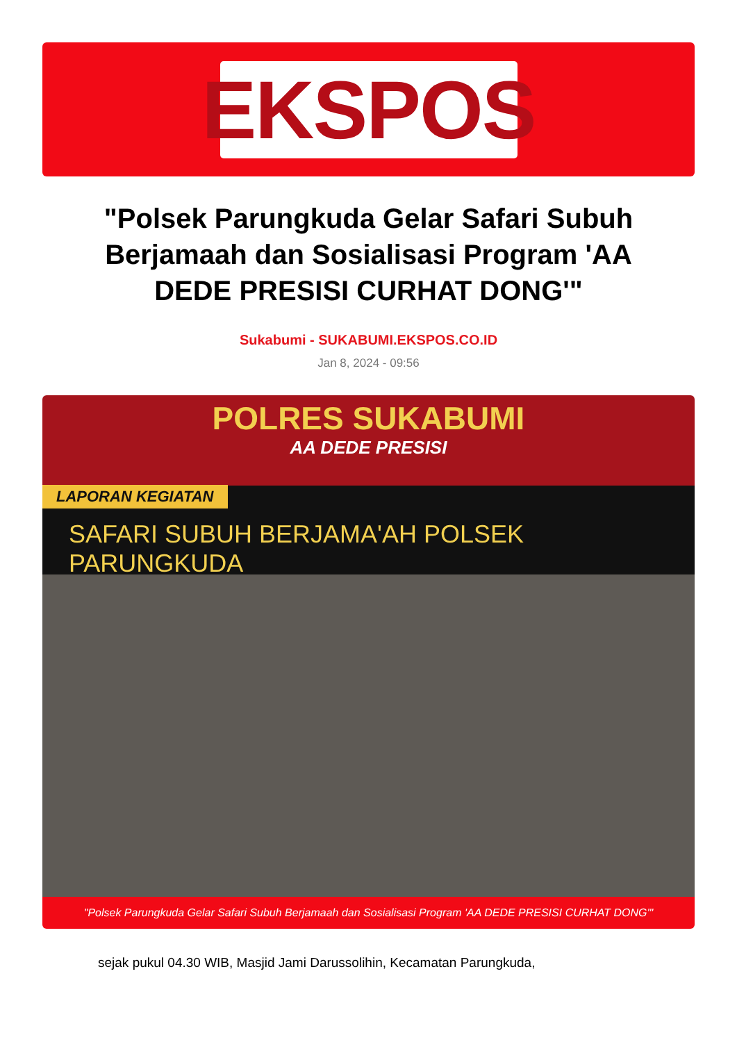EKSPOS
"Polsek Parungkuda Gelar Safari Subuh Berjamaah dan Sosialisasi Program 'AA DEDE PRESISI CURHAT DONG'"
Sukabumi - SUKABUMI.EKSPOS.CO.ID
Jan 8, 2024 - 09:56
POLRES SUKABUMI
AA DEDE PRESISI
LAPORAN KEGIATAN
SAFARI SUBUH BERJAMA'AH POLSEK PARUNGKUDA
"Polsek Parungkuda Gelar Safari Subuh Berjamaah dan Sosialisasi Program 'AA DEDE PRESISI CURHAT DONG'"
sejak pukul 04.30 WIB, Masjid Jami Darussolihin, Kecamatan Parungkuda,